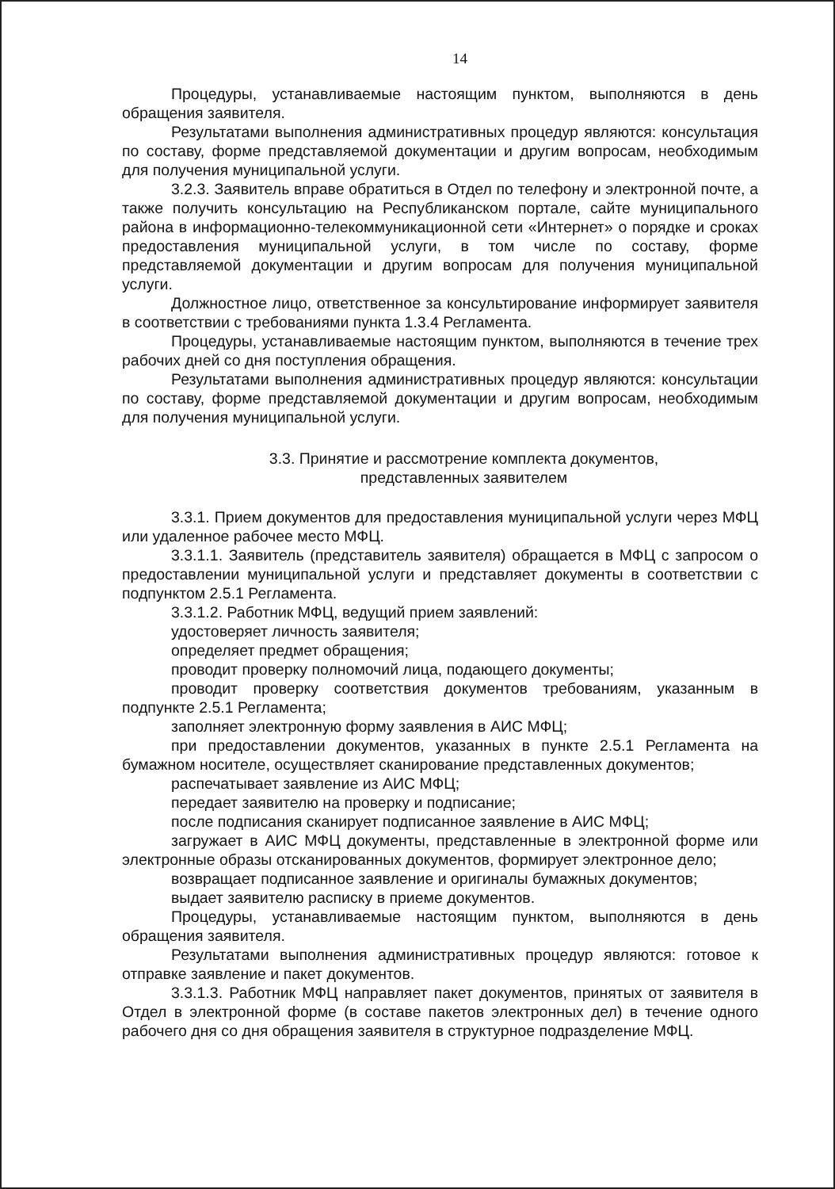14
Процедуры, устанавливаемые настоящим пунктом, выполняются в день обращения заявителя.
Результатами выполнения административных процедур являются: консультация по составу, форме представляемой документации и другим вопросам, необходимым для получения муниципальной услуги.
3.2.3. Заявитель вправе обратиться в Отдел по телефону и электронной почте, а также получить консультацию на Республиканском портале, сайте муниципального района в информационно-телекоммуникационной сети «Интернет» о порядке и сроках предоставления муниципальной услуги, в том числе по составу, форме представляемой документации и другим вопросам для получения муниципальной услуги.
Должностное лицо, ответственное за консультирование информирует заявителя в соответствии с требованиями пункта 1.3.4 Регламента.
Процедуры, устанавливаемые настоящим пунктом, выполняются в течение трех рабочих дней со дня поступления обращения.
Результатами выполнения административных процедур являются: консультации по составу, форме представляемой документации и другим вопросам, необходимым для получения муниципальной услуги.
3.3. Принятие и рассмотрение комплекта документов,
представленных заявителем
3.3.1. Прием документов для предоставления муниципальной услуги через МФЦ или удаленное рабочее место МФЦ.
3.3.1.1. Заявитель (представитель заявителя) обращается в МФЦ с запросом о предоставлении муниципальной услуги и представляет документы в соответствии с подпунктом 2.5.1 Регламента.
3.3.1.2. Работник МФЦ, ведущий прием заявлений:
удостоверяет личность заявителя;
определяет предмет обращения;
проводит проверку полномочий лица, подающего документы;
проводит проверку соответствия документов требованиям, указанным в подпункте 2.5.1 Регламента;
заполняет электронную форму заявления в АИС МФЦ;
при предоставлении документов, указанных в пункте 2.5.1 Регламента на бумажном носителе, осуществляет сканирование представленных документов;
распечатывает заявление из АИС МФЦ;
передает заявителю на проверку и подписание;
после подписания сканирует подписанное заявление в АИС МФЦ;
загружает в АИС МФЦ документы, представленные в электронной форме или электронные образы отсканированных документов, формирует электронное дело;
возвращает подписанное заявление и оригиналы бумажных документов;
выдает заявителю расписку в приеме документов.
Процедуры, устанавливаемые настоящим пунктом, выполняются в день обращения заявителя.
Результатами выполнения административных процедур являются: готовое к отправке заявление и пакет документов.
3.3.1.3. Работник МФЦ направляет пакет документов, принятых от заявителя в Отдел в электронной форме (в составе пакетов электронных дел) в течение одного рабочего дня со дня обращения заявителя в структурное подразделение МФЦ.